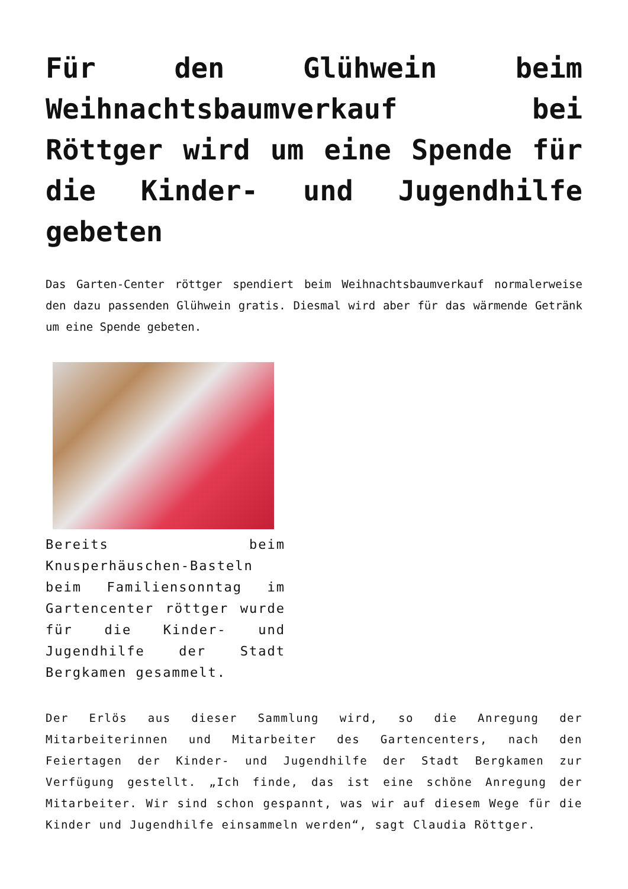Für den Glühwein beim Weihnachtsbaumverkauf bei Röttger wird um eine Spende für die Kinder- und Jugendhilfe gebeten
Das Garten-Center röttger spendiert beim Weihnachtsbaumverkauf normalerweise den dazu passenden Glühwein gratis. Diesmal wird aber für das wärmende Getränk um eine Spende gebeten.
Bereits beim Knusperhäuschen-Basteln beim Familiensonntag im Gartencenter röttger wurde für die Kinder- und Jugendhilfe der Stadt Bergkamen gesammelt.
Der Erlös aus dieser Sammlung wird, so die Anregung der Mitarbeiterinnen und Mitarbeiter des Gartencenters, nach den Feiertagen der Kinder- und Jugendhilfe der Stadt Bergkamen zur Verfügung gestellt. „Ich finde, das ist eine schöne Anregung der Mitarbeiter. Wir sind schon gespannt, was wir auf diesem Wege für die Kinder und Jugendhilfe einsammeln werden“, sagt Claudia Röttger.